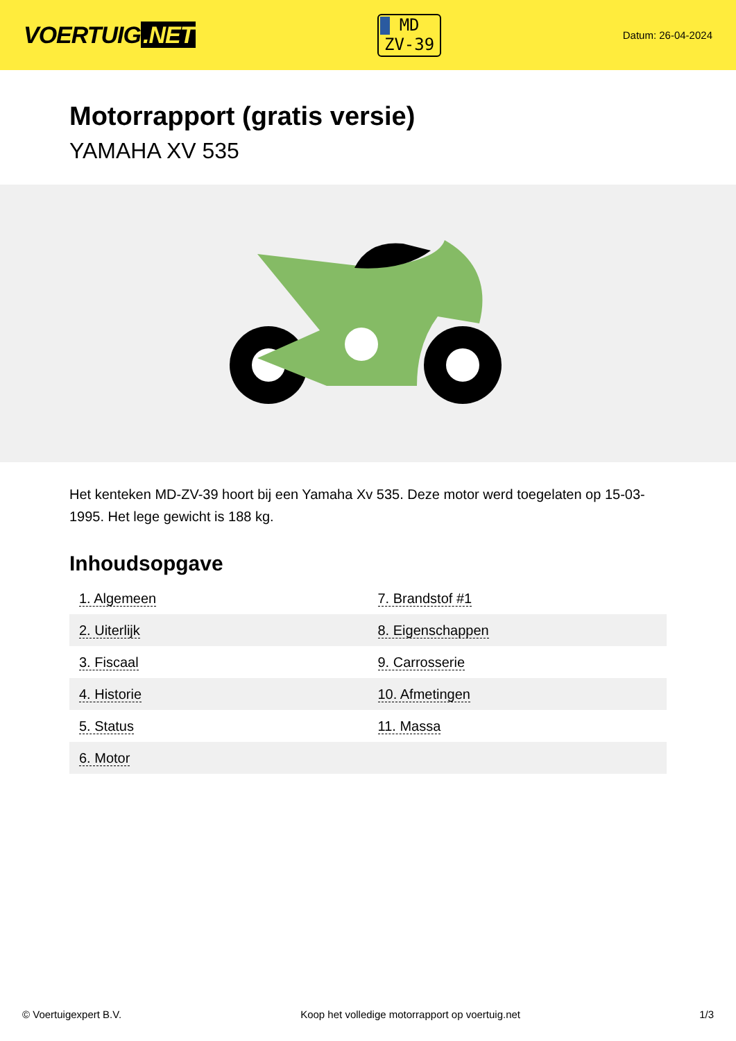VOERTUIG.NET
MD
ZV-39
Datum: 26-04-2024
Motorrapport (gratis versie)
YAMAHA XV 535
Het kenteken MD-ZV-39 hoort bij een Yamaha Xv 535. Deze motor werd toegelaten op 15-03-1995. Het lege gewicht is 188 kg.
Inhoudsopgave
| 1. Algemeen | 7. Brandstof #1 |
| 2. Uiterlijk | 8. Eigenschappen |
| 3. Fiscaal | 9. Carrosserie |
| 4. Historie | 10. Afmetingen |
| 5. Status | 11. Massa |
| 6. Motor | |
© Voertuigexpert B.V. Koop het volledige motorrapport op voertuig.net 1/3